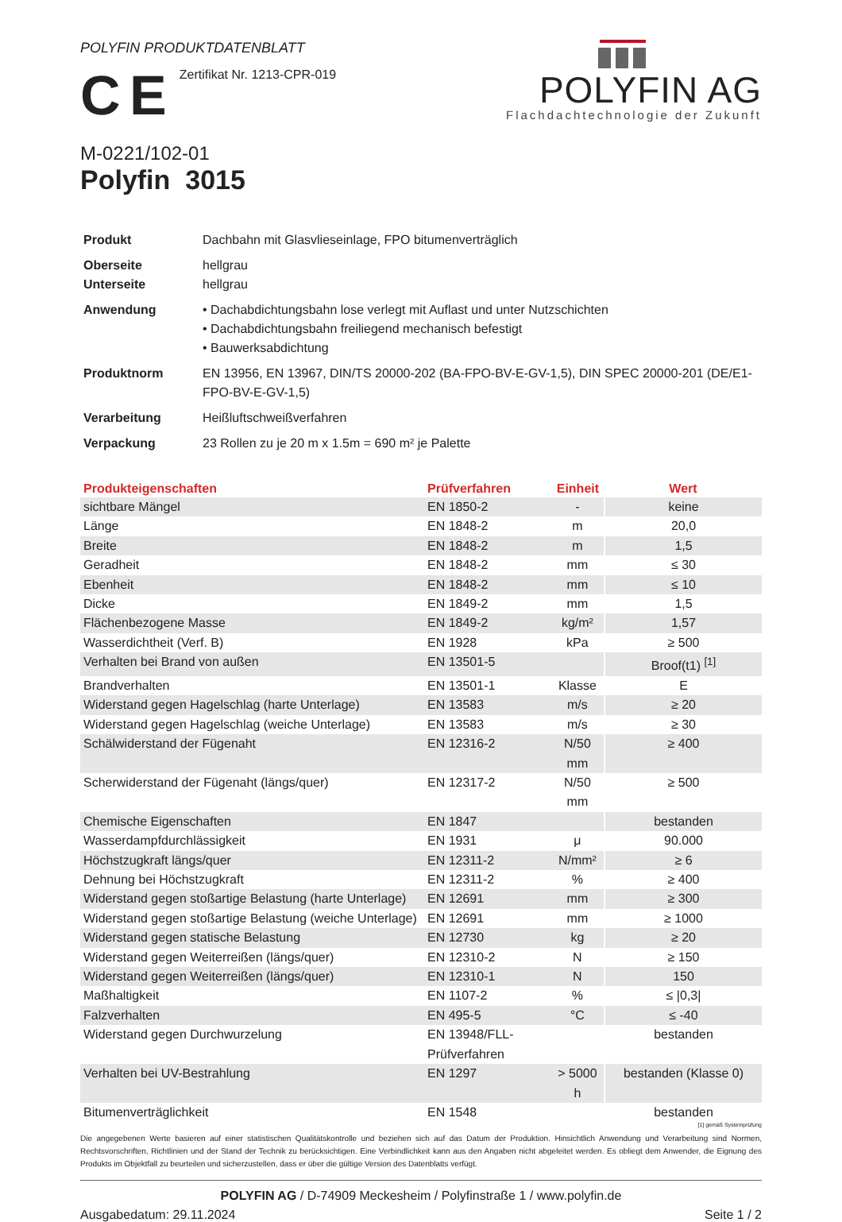POLYFIN PRODUKTDATENBLATT
C E
Zertifikat Nr. 1213-CPR-019
POLYFIN AG
Flachdachtechnologie der Zukunft
M-0221/102-01
Polyfin 3015
| Produkt | Dachbahn mit Glasvlieseinlage, FPO bitumenverträglich |
| Oberseite Unterseite | hellgrau hellgrau |
| Anwendung | • Dachabdichtungsbahn lose verlegt mit Auflast und unter Nutzschichten • Dachabdichtungsbahn freiliegend mechanisch befestigt • Bauwerksabdichtung |
| Produktnorm | EN 13956, EN 13967, DIN/TS 20000-202 (BA-FPO-BV-E-GV-1,5), DIN SPEC 20000-201 (DE/E1-FPO-BV-E-GV-1,5) |
| Verarbeitung | Heißluftschweißverfahren |
| Verpackung | 23 Rollen zu je 20 m x 1.5m = 690 m² je Palette |
| Produkteigenschaften | Prüfverfahren | Einheit | Wert |
| --- | --- | --- | --- |
| sichtbare Mängel | EN 1850-2 | - | keine |
| Länge | EN 1848-2 | m | 20,0 |
| Breite | EN 1848-2 | m | 1,5 |
| Geradheit | EN 1848-2 | mm | ≤ 30 |
| Ebenheit | EN 1848-2 | mm | ≤ 10 |
| Dicke | EN 1849-2 | mm | 1,5 |
| Flächenbezogene Masse | EN 1849-2 | kg/m² | 1,57 |
| Wasserdichtheit (Verf. B) | EN 1928 | kPa | ≥ 500 |
| Verhalten bei Brand von außen | EN 13501-5 | | Broof(t1) <sup>[1]</sup> |
| Brandverhalten | EN 13501-1 | Klasse | E |
| Widerstand gegen Hagelschlag (harte Unterlage) | EN 13583 | m/s | ≥ 20 |
| Widerstand gegen Hagelschlag (weiche Unterlage) | EN 13583 | m/s | ≥ 30 |
| Schälwiderstand der Fügenaht | EN 12316-2 | N/50 mm | ≥ 400 |
| Scherwiderstand der Fügenaht (längs/quer) | EN 12317-2 | N/50 mm | ≥ 500 |
| Chemische Eigenschaften | EN 1847 | | bestanden |
| Wasserdampfdurchlässigkeit | EN 1931 | μ | 90.000 |
| Höchstzugkraft längs/quer | EN 12311-2 | N/mm² | ≥ 6 |
| Dehnung bei Höchstzugkraft | EN 12311-2 | % | ≥ 400 |
| Widerstand gegen stoßartige Belastung (harte Unterlage) | EN 12691 | mm | ≥ 300 |
| Widerstand gegen stoßartige Belastung (weiche Unterlage) | EN 12691 | mm | ≥ 1000 |
| Widerstand gegen statische Belastung | EN 12730 | kg | ≥ 20 |
| Widerstand gegen Weiterreißen (längs/quer) | EN 12310-2 | N | ≥ 150 |
| Widerstand gegen Weiterreißen (längs/quer) | EN 12310-1 | N | 150 |
| Maßhaltigkeit | EN 1107-2 | % | ≤ /0,3/ |
| Falzverhalten | EN 495-5 | °C | ≤ -40 |
| Widerstand gegen Durchwurzelung | EN 13948/FLL-Prüfverfahren | | bestanden |
| Verhalten bei UV-Bestrahlung | EN 1297 | > 5000 h | bestanden (Klasse 0) |
| Bitumenverträglichkeit | EN 1548 | | bestanden |
[1] gemäß Systemprüfung
Die angegebenen Werte basieren auf einer statistischen Qualitätskontrolle und beziehen sich auf das Datum der Produktion. Hinsichtlich Anwendung und Verarbeitung sind Normen, Rechtsvorschriften, Richtlinien und der Stand der Technik zu berücksichtigen. Eine Verbindlichkeit kann aus den Angaben nicht abgeleitet werden. Es obliegt dem Anwender, die Eignung des Produkts im Objektfall zu beurteilen und sicherzustellen, dass er über die gültige Version des Datenblatts verfügt.
POLYFIN AG / D-74909 Meckesheim / Polyfinstraße 1 / www.polyfin.de
Ausgabedatum: 29.11.2024 Seite 1 / 2